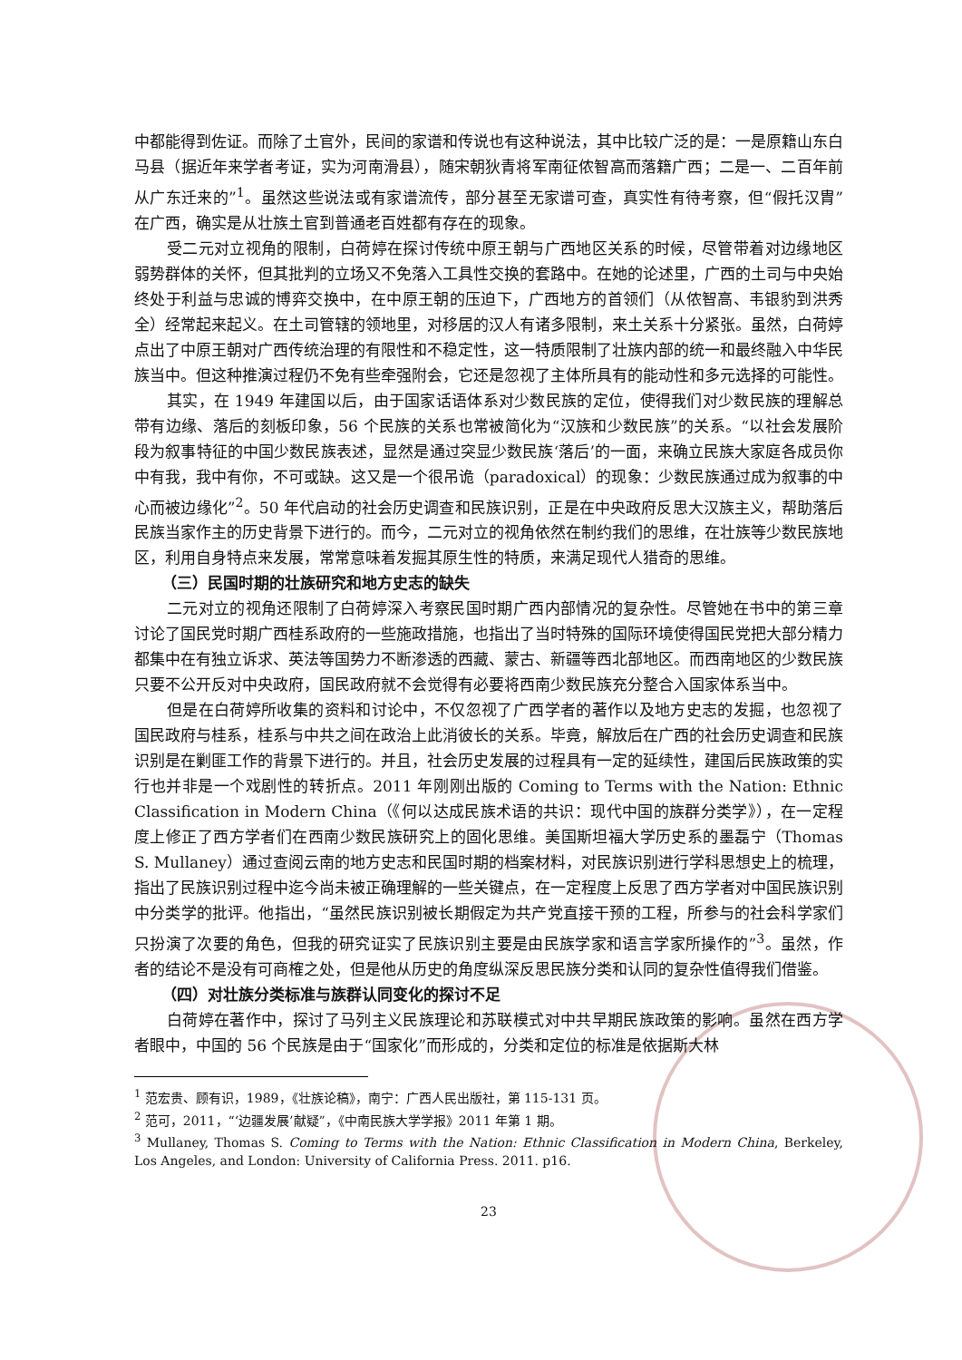中都能得到佐证。而除了土官外，民间的家谱和传说也有这种说法，其中比较广泛的是：一是原籍山东白马县（据近年来学者考证，实为河南滑县），随宋朝狄青将军南征侬智高而落籍广西；二是一、二百年前从广东迁来的”<sup>1</sup>。虽然这些说法或有家谱流传，部分甚至无家谱可查，真实性有待考察，但“假托汉胄”在广西，确实是从壮族土官到普通老百姓都有存在的现象。
受二元对立视角的限制，白荷婷在探讨传统中原王朝与广西地区关系的时候，尽管带着对边缘地区弱势群体的关怀，但其批判的立场又不免落入工具性交换的套路中。在她的论述里，广西的土司与中央始终处于利益与忠诚的博弈交换中，在中原王朝的压迫下，广西地方的首领们（从侬智高、韦银豹到洪秀全）经常起来起义。在土司管辖的领地里，对移居的汉人有诸多限制，来土关系十分紧张。虽然，白荷婷点出了中原王朝对广西传统治理的有限性和不稳定性，这一特质限制了壮族内部的统一和最终融入中华民族当中。但这种推演过程仍不免有些牵强附会，它还是忽视了主体所具有的能动性和多元选择的可能性。
其实，在 1949 年建国以后，由于国家话语体系对少数民族的定位，使得我们对少数民族的理解总带有边缘、落后的刻板印象，56 个民族的关系也常被简化为“汉族和少数民族”的关系。“以社会发展阶段为叙事特征的中国少数民族表述，显然是通过突显少数民族‘落后’的一面，来确立民族大家庭各成员你中有我，我中有你，不可或缺。这又是一个很吊诡（paradoxical）的现象：少数民族通过成为叙事的中心而被边缘化”<sup>2</sup>。50 年代启动的社会历史调查和民族识别，正是在中央政府反思大汉族主义，帮助落后民族当家作主的历史背景下进行的。而今，二元对立的视角依然在制约我们的思维，在壮族等少数民族地区，利用自身特点来发展，常常意味着发掘其原生性的特质，来满足现代人猎奇的思维。
（三）民国时期的壮族研究和地方史志的缺失
二元对立的视角还限制了白荷婷深入考察民国时期广西内部情况的复杂性。尽管她在书中的第三章讨论了国民党时期广西桂系政府的一些施政措施，也指出了当时特殊的国际环境使得国民党把大部分精力都集中在有独立诉求、英法等国势力不断渗透的西藏、蒙古、新疆等西北部地区。而西南地区的少数民族只要不公开反对中央政府，国民政府就不会觉得有必要将西南少数民族充分整合入国家体系当中。
但是在白荷婷所收集的资料和讨论中，不仅忽视了广西学者的著作以及地方史志的发掘，也忽视了国民政府与桂系，桂系与中共之间在政治上此消彼长的关系。毕竟，解放后在广西的社会历史调查和民族识别是在剿匪工作的背景下进行的。并且，社会历史发展的过程具有一定的延续性，建国后民族政策的实行也并非是一个戏剧性的转折点。2011 年刚刚出版的 Coming to Terms with the Nation: Ethnic Classification in Modern China（《何以达成民族术语的共识：现代中国的族群分类学》），在一定程度上修正了西方学者们在西南少数民族研究上的固化思维。美国斯坦福大学历史系的墨磊宁（Thomas S. Mullaney）通过查阅云南的地方史志和民国时期的档案材料，对民族识别进行学科思想史上的梳理，指出了民族识别过程中迄今尚未被正确理解的一些关键点，在一定程度上反思了西方学者对中国民族识别中分类学的批评。他指出，“虽然民族识别被长期假定为共产党直接干预的工程，所参与的社会科学家们只扮演了次要的角色，但我的研究证实了民族识别主要是由民族学家和语言学家所操作的”<sup>3</sup>。虽然，作者的结论不是没有可商榷之处，但是他从历史的角度纵深反思民族分类和认同的复杂性值得我们借鉴。
（四）对壮族分类标准与族群认同变化的探讨不足
白荷婷在著作中，探讨了马列主义民族理论和苏联模式对中共早期民族政策的影响。虽然在西方学者眼中，中国的 56 个民族是由于“国家化”而形成的，分类和定位的标准是依据斯大林
<sup>1</sup> 范宏贵、顾有识，1989，《壮族论稿》，南宁：广西人民出版社，第 115-131 页。
<sup>2</sup> 范可，2011，“‘边疆发展’献疑”，《中南民族大学学报》2011 年第 1 期。
<sup>3</sup> Mullaney, Thomas S. Coming to Terms with the Nation: Ethnic Classification in Modern China, Berkeley, Los Angeles, and London: University of California Press. 2011. p16.
23